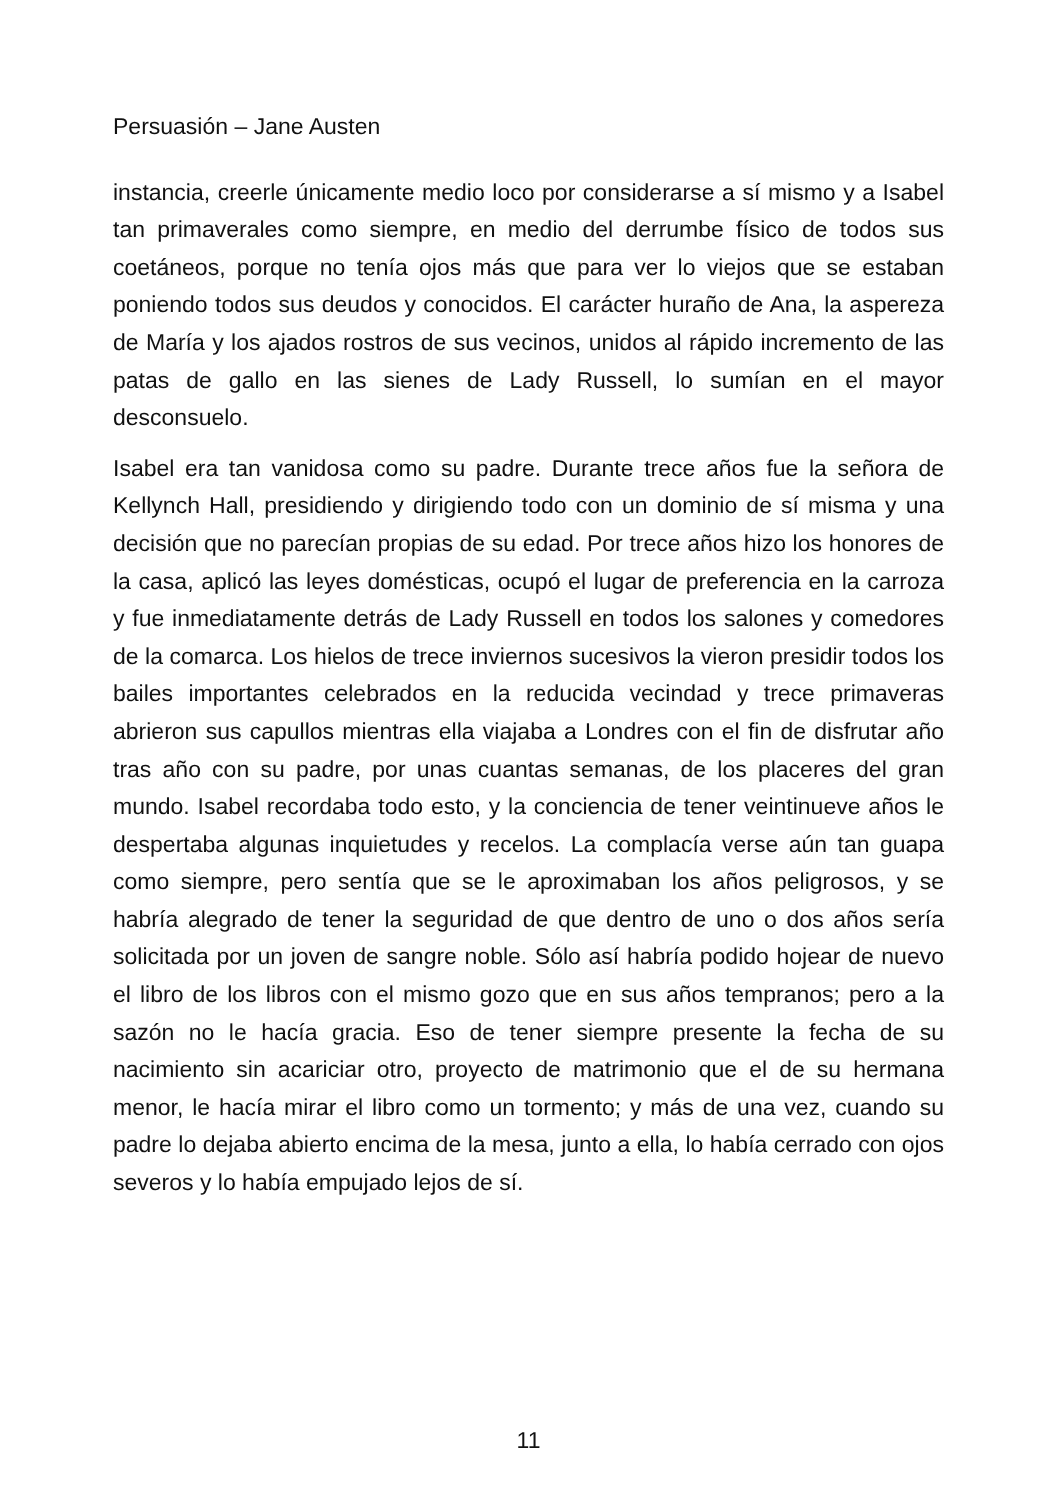Persuasión – Jane Austen
instancia, creerle únicamente medio loco por considerarse a sí mismo y a Isabel tan primaverales como siempre, en medio del derrumbe físico de todos sus coetáneos, porque no tenía ojos más que para ver lo viejos que se estaban poniendo todos sus deudos y conocidos. El carácter huraño de Ana, la aspereza de María y los ajados rostros de sus vecinos, unidos al rápido incremento de las patas de gallo en las sienes de Lady Russell, lo sumían en el mayor desconsuelo.
Isabel era tan vanidosa como su padre. Durante trece años fue la señora de Kellynch Hall, presidiendo y dirigiendo todo con un dominio de sí misma y una decisión que no parecían propias de su edad. Por trece años hizo los honores de la casa, aplicó las leyes domésticas, ocupó el lugar de preferencia en la carroza y fue inmediatamente detrás de Lady Russell en todos los salones y comedores de la comarca. Los hielos de trece inviernos sucesivos la vieron presidir todos los bailes importantes celebrados en la reducida vecindad y trece primaveras abrieron sus capullos mientras ella viajaba a Londres con el fin de disfrutar año tras año con su padre, por unas cuantas semanas, de los placeres del gran mundo. Isabel recordaba todo esto, y la conciencia de tener veintinueve años le despertaba algunas inquietudes y recelos. La complacía verse aún tan guapa como siempre, pero sentía que se le aproximaban los años peligrosos, y se habría alegrado de tener la seguridad de que dentro de uno o dos años sería solicitada por un joven de sangre noble. Sólo así habría podido hojear de nuevo el libro de los libros con el mismo gozo que en sus años tempranos; pero a la sazón no le hacía gracia. Eso de tener siempre presente la fecha de su nacimiento sin acariciar otro, proyecto de matrimonio que el de su hermana menor, le hacía mirar el libro como un tormento; y más de una vez, cuando su padre lo dejaba abierto encima de la mesa, junto a ella, lo había cerrado con ojos severos y lo había empujado lejos de sí.
11